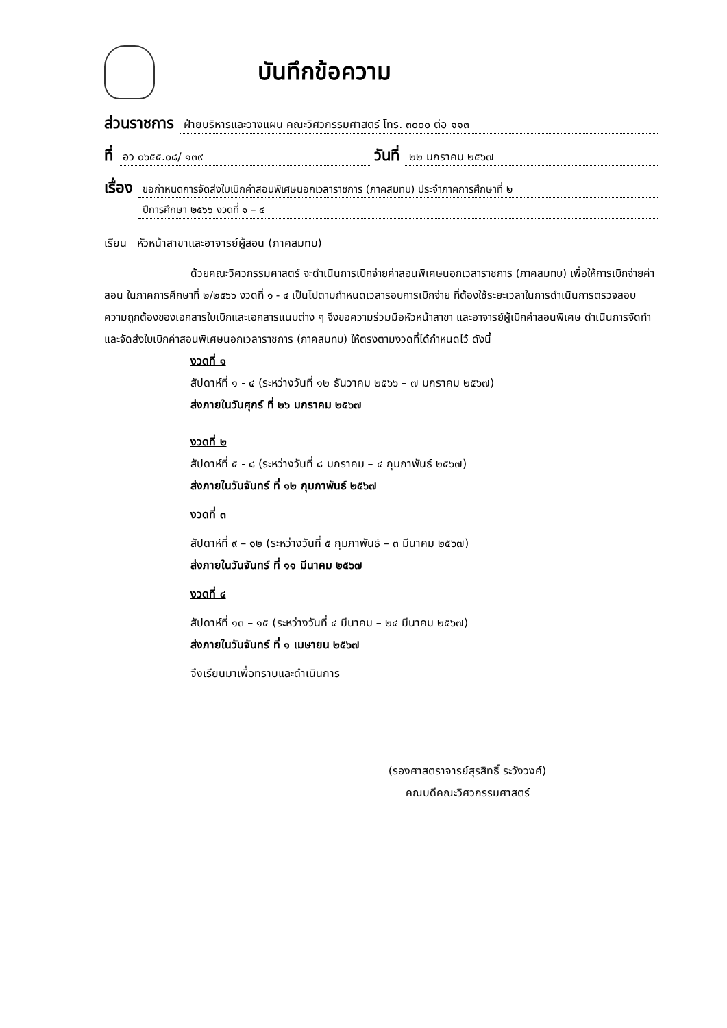บันทึกข้อความ
ส่วนราชการ ฝ่ายบริหารและวางแผน คณะวิศวกรรมศาสตร์ โทร. ๓๐๐๐ ต่อ ๑๑๓
ที่ อว ๐๖๕๕.๐๘/ ๑๓๙ วันที่ ๒๒ มกราคม ๒๕๖๗
เรื่อง ขอกำหนดการจัดส่งใบเบิกค่าสอนพิเศษนอกเวลาราชการ (ภาคสมทบ) ประจำภาคการศึกษาที่ ๒
ปีการศึกษา ๒๕๖๖ งวดที่ ๑ – ๔
เรียน หัวหน้าสาขาและอาจารย์ผู้สอน (ภาคสมทบ)
ด้วยคณะวิศวกรรมศาสตร์ จะดำเนินการเบิกจ่ายค่าสอนพิเศษนอกเวลาราชการ (ภาคสมทบ) เพื่อให้การเบิกจ่ายค่าสอน ในภาคการศึกษาที่ ๒/๒๕๖๖ งวดที่ ๑ - ๔ เป็นไปตามกำหนดเวลารอบการเบิกจ่าย ที่ต้องใช้ระยะเวลาในการดำเนินการตรวจสอบความถูกต้องของเอกสารใบเบิกและเอกสารแนบต่าง ๆ จึงขอความร่วมมือหัวหน้าสาขา และอาจารย์ผู้เบิกค่าสอนพิเศษ ดำเนินการจัดทำ และจัดส่งใบเบิกค่าสอนพิเศษนอกเวลาราชการ (ภาคสมทบ) ให้ตรงตามงวดที่ได้กำหนดไว้ ดังนี้
งวดที่ ๑
สัปดาห์ที่ ๑ - ๔ (ระหว่างวันที่ ๑๒ ธันวาคม ๒๕๖๖ – ๗ มกราคม ๒๕๖๗)
ส่งภายในวันศุกร์ ที่ ๒๖ มกราคม ๒๕๖๗
งวดที่ ๒
สัปดาห์ที่ ๕ - ๘ (ระหว่างวันที่ ๘ มกราคม – ๔ กุมภาพันธ์ ๒๕๖๗)
ส่งภายในวันจันทร์ ที่ ๑๒ กุมภาพันธ์ ๒๕๖๗
งวดที่ ๓
สัปดาห์ที่ ๙ – ๑๒ (ระหว่างวันที่ ๕ กุมภาพันธ์ – ๓ มีนาคม ๒๕๖๗)
ส่งภายในวันจันทร์ ที่ ๑๑ มีนาคม ๒๕๖๗
งวดที่ ๔
สัปดาห์ที่ ๑๓ – ๑๕ (ระหว่างวันที่ ๔ มีนาคม – ๒๔ มีนาคม ๒๕๖๗)
ส่งภายในวันจันทร์ ที่ ๑ เมษายน ๒๕๖๗
จึงเรียนมาเพื่อทราบและดำเนินการ
(รองศาสตราจารย์สุรสิทธิ์ ระวังวงศ์)
คณบดีคณะวิศวกรรมศาสตร์